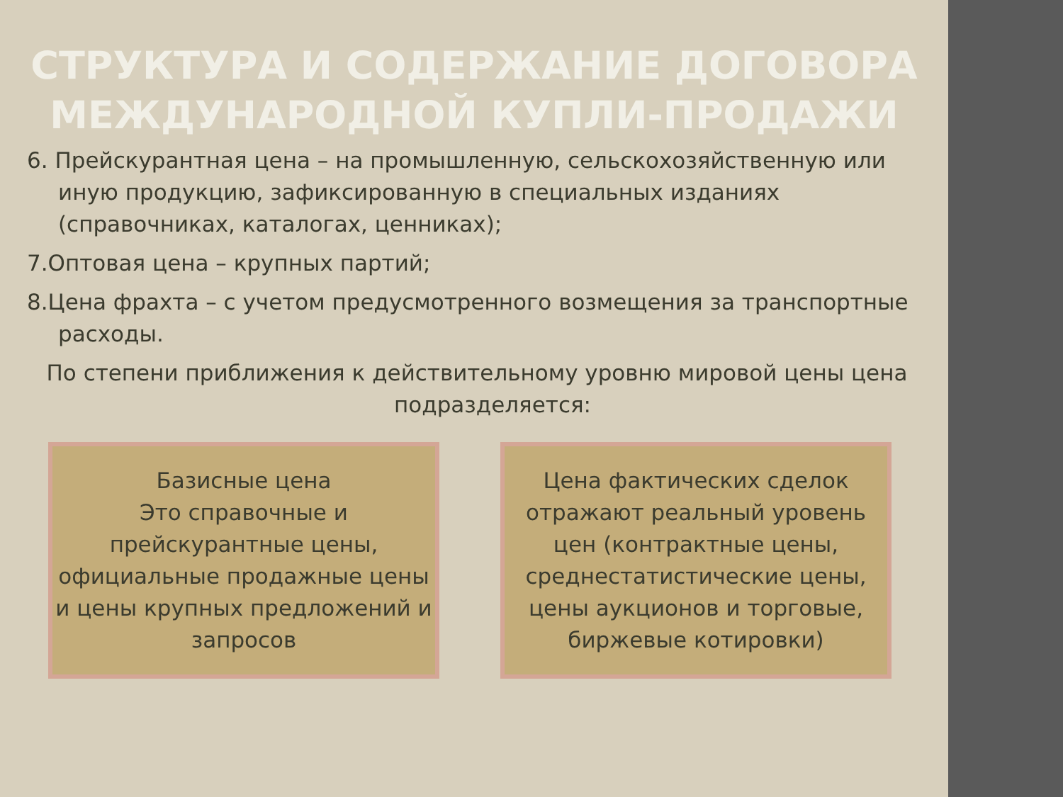СТРУКТУРА И СОДЕРЖАНИЕ ДОГОВОРА МЕЖДУНАРОДНОЙ КУПЛИ-ПРОДАЖИ
6. Прейскурантная цена – на промышленную, сельскохозяйственную или иную продукцию, зафиксированную в специальных изданиях (справочниках, каталогах, ценниках);
7.Оптовая цена – крупных партий;
8.Цена фрахта – с учетом предусмотренного возмещения за транспортные расходы.
По степени приближения к действительному уровню мировой цены цена подразделяется:
Базисные цена
Это справочные и прейскурантные цены, официальные продажные цены и цены крупных предложений и запросов
Цена фактических сделок отражают реальный уровень цен (контрактные цены, среднестатистические цены, цены аукционов и торговые, биржевые котировки)